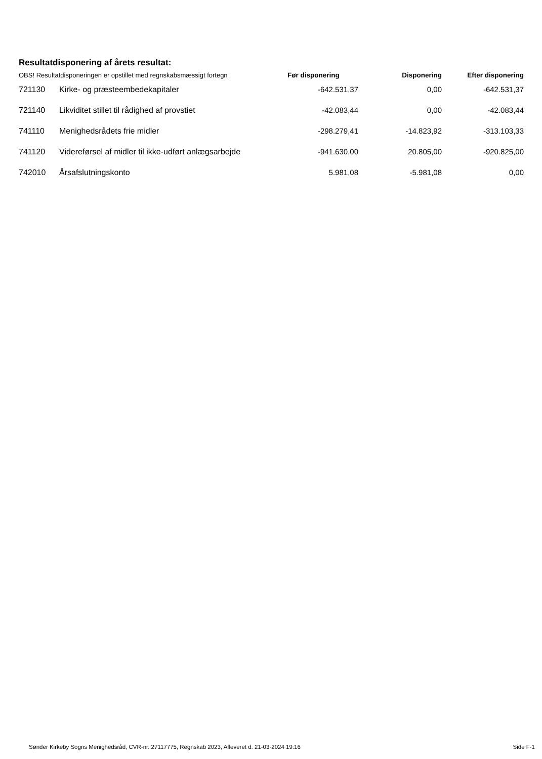Resultatdisponering af årets resultat:
| OBS! Resultatdisponeringen er opstillet med regnskabsmæssigt fortegn | | Før disponering | Disponering | Efter disponering |
| --- | --- | --- | --- | --- |
| 721130 | Kirke- og præsteembedekapitaler | -642.531,37 | 0,00 | -642.531,37 |
| 721140 | Likviditet stillet til rådighed af provstiet | -42.083,44 | 0,00 | -42.083,44 |
| 741110 | Menighedsrådets frie midler | -298.279,41 | -14.823,92 | -313.103,33 |
| 741120 | Videreførsel af midler til ikke-udført anlægsarbejde | -941.630,00 | 20.805,00 | -920.825,00 |
| 742010 | Årsafslutningskonto | 5.981,08 | -5.981,08 | 0,00 |
Sønder Kirkeby Sogns Menighedsråd, CVR-nr. 27117775, Regnskab 2023, Afleveret d. 21-03-2024 19:16 Side F-1